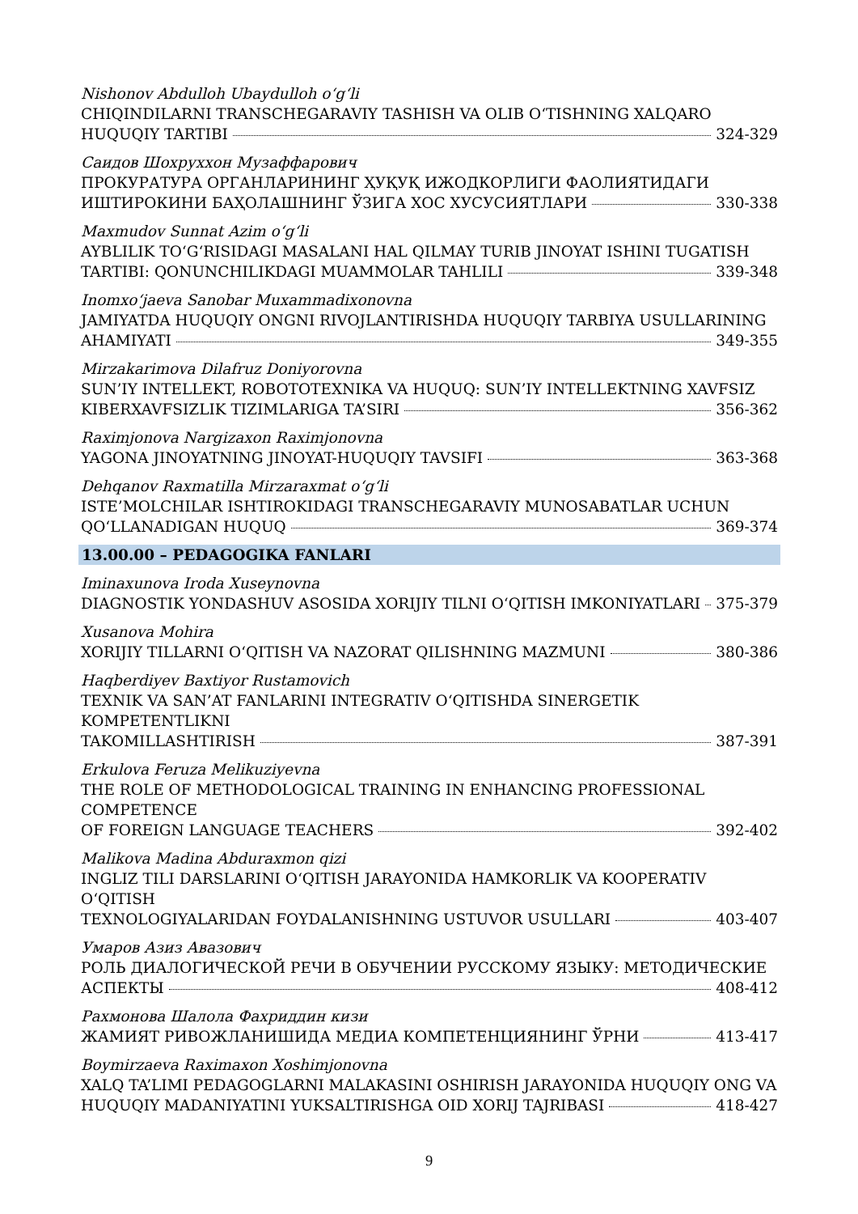Nishonov Abdulloh Ubaydulloh o‘g‘li
CHIQINDILARNI TRANSCHEGARAVIY TASHISH VA OLIB O‘TISHNING XALQARO
HUQUQIY TARTIBI 324-329
Саидов Шохруххон Музаффарович
ПРОКУРАТУРА ОРГАНЛАРИНИНГ ҲУҚУҚ ИЖОДКОРЛИГИ ФАОЛИЯТИДАГИ
ИШТИРОКИНИ БАҲОЛАШНИНГ ЎЗИГА ХОС ХУСУСИЯТЛАРИ 330-338
Maxmudov Sunnat Azim o‘g‘li
AYBLILIK TO‘G‘RISIDAGI MASALANI HAL QILMAY TURIB JINOYAT ISHINI TUGATISH
TARTIBI: QONUNCHILIKDAGI MUAMMOLAR TAHLILI 339-348
Inomxo‘jaeva Sanobar Muxammadixonovna
JAMIYATDA HUQUQIY ONGNI RIVOJLANTIRISHDA HUQUQIY TARBIYA USULLARINING
AHAMIYATI 349-355
Mirzakarimova Dilafruz Doniyorovna
SUN’IY INTELLEKT, ROBOTOTEXNIKA VA HUQUQ: SUN’IY INTELLEKTNING XAVFSIZ
KIBERXAVFSIZLIK TIZIMLARIGA TA’SIRI 356-362
Raximjonova Nargizaxon Raximjonovna
YAGONA JINOYATNING JINOYAT-HUQUQIY TAVSIFI 363-368
Dehqanov Raxmatilla Mirzaraxmat o‘g‘li
ISTE’MOLCHILAR ISHTIROKIDAGI TRANSCHEGARAVIY MUNOSABATLAR UCHUN
QO‘LLANADIGAN HUQUQ 369-374
13.00.00 – PEDAGOGIKA FANLARI
Iminaxunova Iroda Xuseynovna
DIAGNOSTIK YONDASHUV ASOSIDA XORIJIY TILNI O‘QITISH IMKONIYATLARI 375-379
Xusanova Mohira
XORIJIY TILLARNI O‘QITISH VA NAZORAT QILISHNING MAZMUNI 380-386
Haqberdiyev Baxtiyor Rustamovich
TEXNIK VA SAN’AT FANLARINI INTEGRATIV O‘QITISHDA SINERGETIK KOMPETENTLIKNI
TAKOMILLASHTIRISH 387-391
Erkulova Feruza Melikuziyevna
THE ROLE OF METHODOLOGICAL TRAINING IN ENHANCING PROFESSIONAL COMPETENCE
OF FOREIGN LANGUAGE TEACHERS 392-402
Malikova Madina Abduraxmon qizi
INGLIZ TILI DARSLARINI O‘QITISH JARAYONIDA HAMKORLIK VA KOOPERATIV O‘QITISH
TEXNOLOGIYALARIDAN FOYDALANISHNING USTUVOR USULLARI 403-407
Умаров Азиз Авазович
РОЛЬ ДИАЛОГИЧЕСКОЙ РЕЧИ В ОБУЧЕНИИ РУССКОМУ ЯЗЫКУ: МЕТОДИЧЕСКИЕ
АСПЕКТЫ 408-412
Рахмонова Шалола Фахриддин кизи
ЖАМИЯТ РИВОЖЛАНИШИДА МЕДИА КОМПЕТЕНЦИЯНИНГ ЎРНИ 413-417
Boymirzaeva Raximaxon Xoshimjonovna
XALQ TA’LIMI PEDAGOGLARNI MALAKASINI OSHIRISH JARAYONIDA HUQUQIY ONG VA
HUQUQIY MADANIYATINI YUKSALTIRISHGA OID XORIJ TAJRIBASI 418-427
9